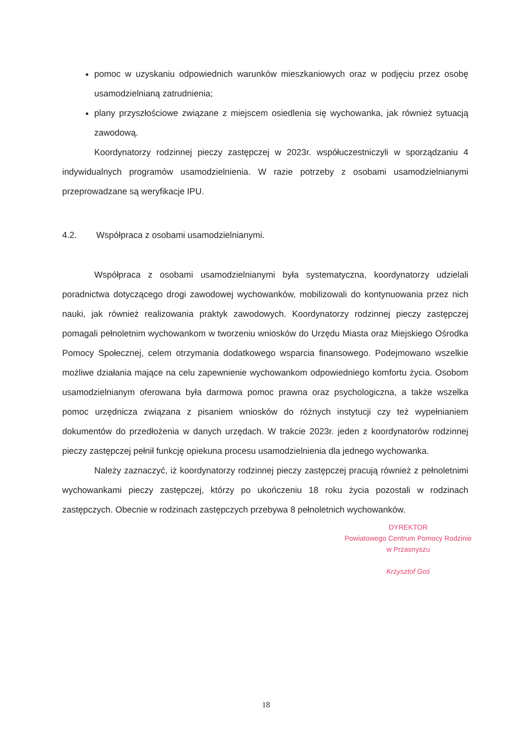pomoc w uzyskaniu odpowiednich warunków mieszkaniowych oraz w podjęciu przez osobę usamodzielnianą zatrudnienia;
plany przyszłościowe związane z miejscem osiedlenia się wychowanka, jak również sytuacją zawodową.
Koordynatorzy rodzinnej pieczy zastępczej w 2023r. współuczestniczyli w sporządzaniu 4 indywidualnych programów usamodzielnienia. W razie potrzeby z osobami usamodzielnianymi przeprowadzane są weryfikacje IPU.
4.2. Współpraca z osobami usamodzielnianymi.
Współpraca z osobami usamodzielnianymi była systematyczna, koordynatorzy udzielali poradnictwa dotyczącego drogi zawodowej wychowanków, mobilizowali do kontynuowania przez nich nauki, jak również realizowania praktyk zawodowych. Koordynatorzy rodzinnej pieczy zastępczej pomagali pełnoletnim wychowankom w tworzeniu wniosków do Urzędu Miasta oraz Miejskiego Ośrodka Pomocy Społecznej, celem otrzymania dodatkowego wsparcia finansowego. Podejmowano wszelkie możliwe działania mające na celu zapewnienie wychowankom odpowiedniego komfortu życia. Osobom usamodzielnianym oferowana była darmowa pomoc prawna oraz psychologiczna, a także wszelka pomoc urzędnicza związana z pisaniem wniosków do różnych instytucji czy też wypełnianiem dokumentów do przedłożenia w danych urzędach. W trakcie 2023r. jeden z koordynatorów rodzinnej pieczy zastępczej pełnił funkcję opiekuna procesu usamodzielnienia dla jednego wychowanka.
Należy zaznaczyć, iż koordynatorzy rodzinnej pieczy zastępczej pracują również z pełnoletnimi wychowankami pieczy zastępczej, którzy po ukończeniu 18 roku życia pozostali w rodzinach zastępczych. Obecnie w rodzinach zastępczych przebywa 8 pełnoletnich wychowanków.
DYREKTOR
Powiatowego Centrum Pomocy Rodzinie
w Przasnyszu
Krzysztof Goś
18